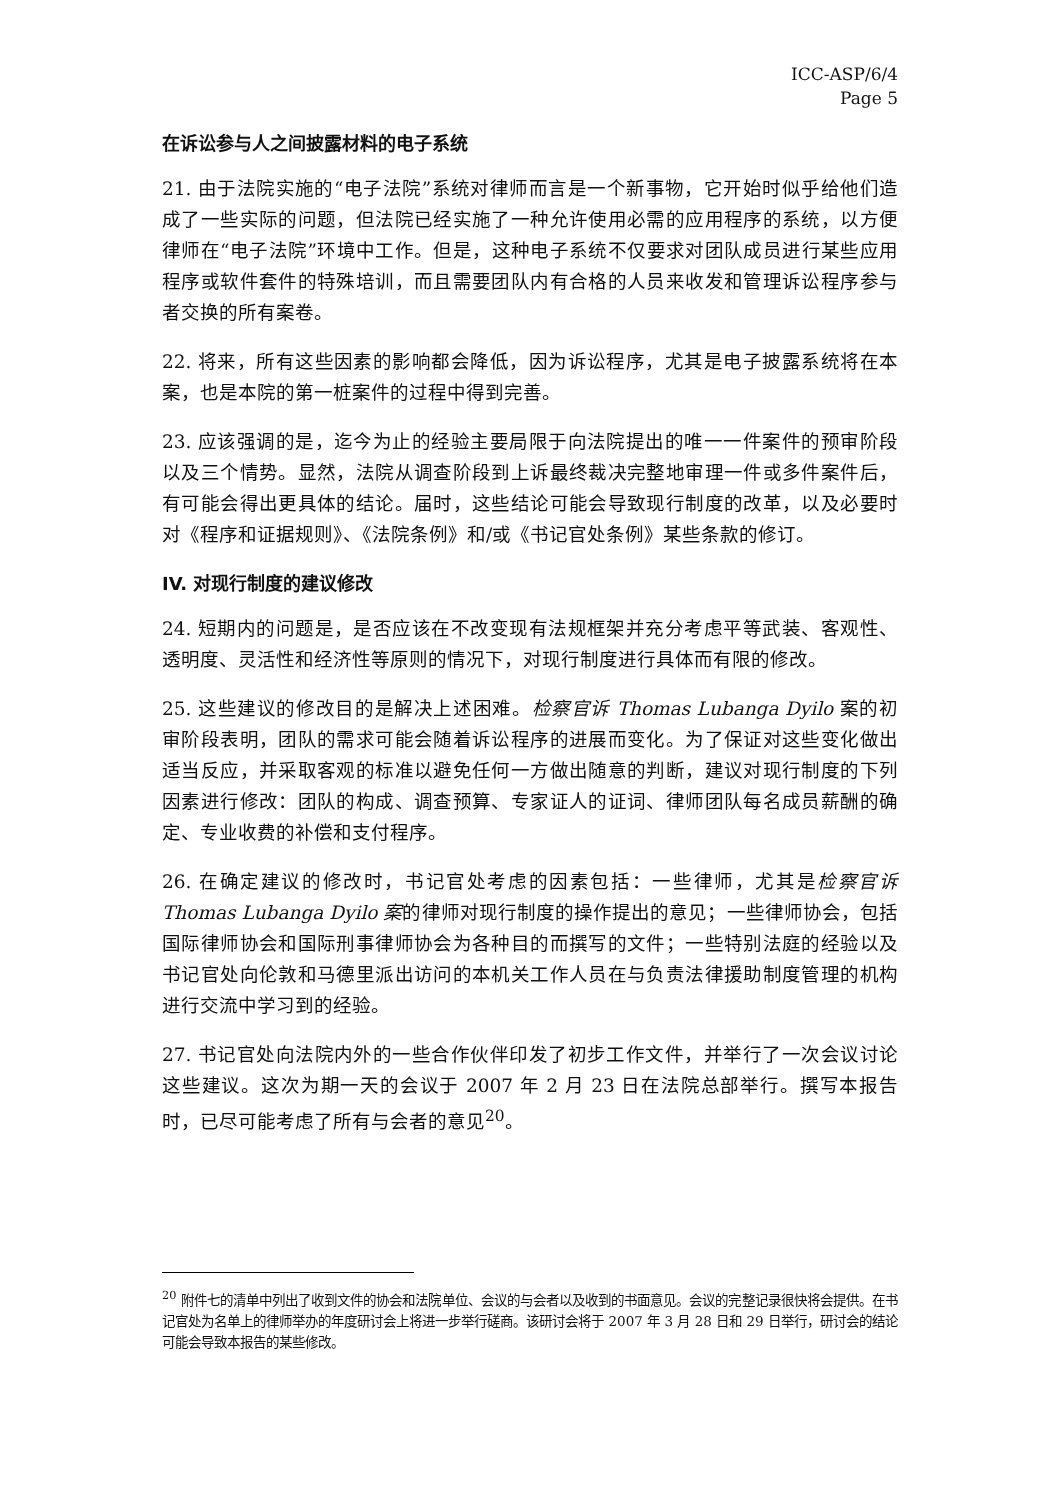ICC-ASP/6/4
Page 5
在诉讼参与人之间披露材料的电子系统
21. 由于法院实施的“电子法院”系统对律师而言是一个新事物，它开始时似乎给他们造成了一些实际的问题，但法院已经实施了一种允许使用必需的应用程序的系统，以方便律师在“电子法院”环境中工作。但是，这种电子系统不仅要求对团队成员进行某些应用程序或软件套件的特殊培训，而且需要团队内有合格的人员来收发和管理诉讼程序参与者交换的所有案卷。
22. 将来，所有这些因素的影响都会降低，因为诉讼程序，尤其是电子披露系统将在本案，也是本院的第一桩案件的过程中得到完善。
23. 应该强调的是，迄今为止的经验主要局限于向法院提出的唯一一件案件的预审阶段以及三个情势。显然，法院从调查阶段到上诉最终裁决完整地审理一件或多件案件后，有可能会得出更具体的结论。届时，这些结论可能会导致现行制度的改革，以及必要时对《程序和证据规则》、《法院条例》和/或《书记官处条例》某些条款的修订。
IV. 对现行制度的建议修改
24. 短期内的问题是，是否应该在不改变现有法规框架并充分考虑平等武装、客观性、透明度、灵活性和经济性等原则的情况下，对现行制度进行具体而有限的修改。
25. 这些建议的修改目的是解决上述困难。检察官诉 Thomas Lubanga Dyilo 案的初审阶段表明，团队的需求可能会随着诉讼程序的进展而变化。为了保证对这些变化做出适当反应，并采取客观的标准以避免任何一方做出随意的判断，建议对现行制度的下列因素进行修改：团队的构成、调查预算、专家证人的证词、律师团队每名成员薪酬的确定、专业收费的补偿和支付程序。
26. 在确定建议的修改时，书记官处考虑的因素包括：一些律师，尤其是检察官诉 Thomas Lubanga Dyilo 案的律师对现行制度的操作提出的意见；一些律师协会，包括国际律师协会和国际刑事律师协会为各种目的而撰写的文件；一些特别法庭的经验以及书记官处向伦敦和马德里派出访问的本机关工作人员在与负责法律援助制度管理的机构进行交流中学习到的经验。
27. 书记官处向法院内外的一些合作伙伴印发了初步工作文件，并举行了一次会议讨论这些建议。这次为期一天的会议于 2007 年 2 月 23 日在法院总部举行。撰写本报告时，已尽可能考虑了所有与会者的意见<sup>20</sup>。
<sup>20</sup> 附件七的清单中列出了收到文件的协会和法院单位、会议的与会者以及收到的书面意见。会议的完整记录很快将会提供。在书记官处为名单上的律师举办的年度研讨会上将进一步举行磋商。该研讨会将于 2007 年 3 月 28 日和 29 日举行，研讨会的结论可能会导致本报告的某些修改。